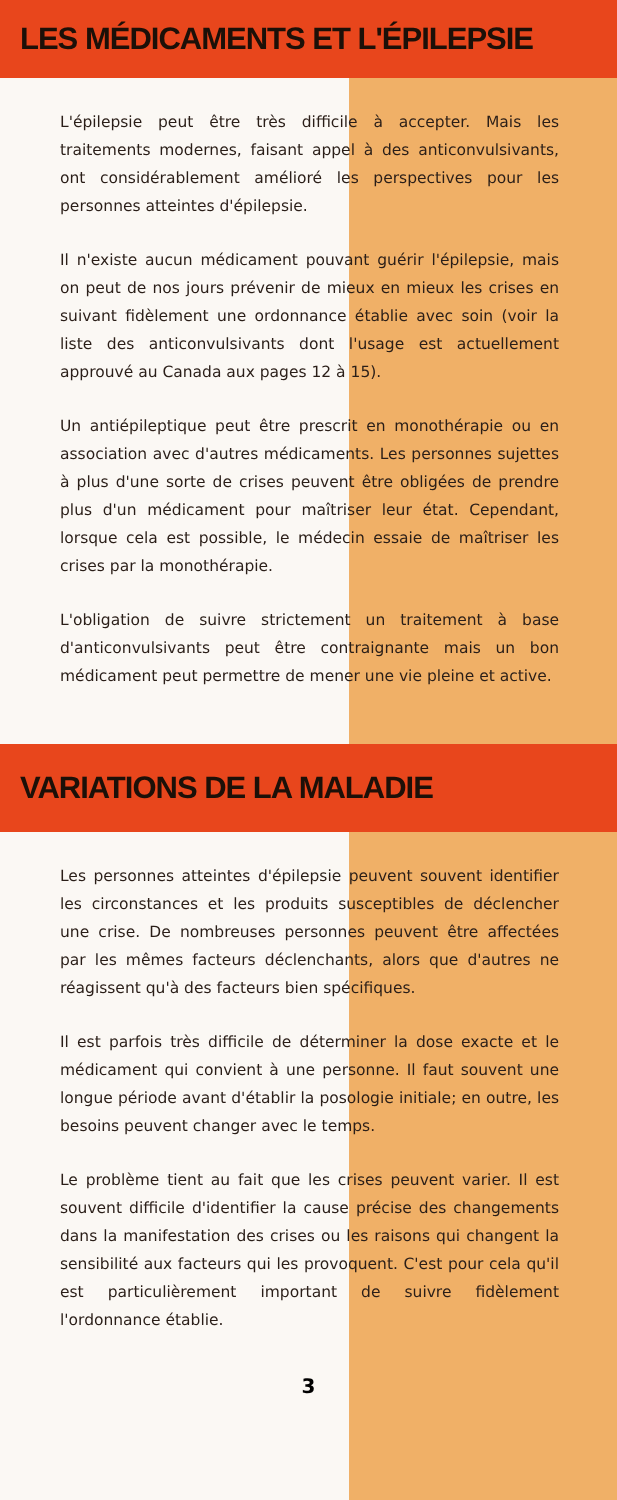LES MÉDICAMENTS ET L'ÉPILEPSIE
L'épilepsie peut être très difficile à accepter. Mais les traitements modernes, faisant appel à des anticonvulsivants, ont considérablement amélioré les perspectives pour les personnes atteintes d'épilepsie.
Il n'existe aucun médicament pouvant guérir l'épilepsie, mais on peut de nos jours prévenir de mieux en mieux les crises en suivant fidèlement une ordonnance établie avec soin (voir la liste des anticonvulsivants dont l'usage est actuellement approuvé au Canada aux pages 12 à 15).
Un antiépileptique peut être prescrit en monothérapie ou en association avec d'autres médicaments. Les personnes sujettes à plus d'une sorte de crises peuvent être obligées de prendre plus d'un médicament pour maîtriser leur état. Cependant, lorsque cela est possible, le médecin essaie de maîtriser les crises par la monothérapie.
L'obligation de suivre strictement un traitement à base d'anticonvulsivants peut être contraignante mais un bon médicament peut permettre de mener une vie pleine et active.
VARIATIONS DE LA MALADIE
Les personnes atteintes d'épilepsie peuvent souvent identifier les circonstances et les produits susceptibles de déclencher une crise. De nombreuses personnes peuvent être affectées par les mêmes facteurs déclenchants, alors que d'autres ne réagissent qu'à des facteurs bien spécifiques.
Il est parfois très difficile de déterminer la dose exacte et le médicament qui convient à une personne. Il faut souvent une longue période avant d'établir la posologie initiale; en outre, les besoins peuvent changer avec le temps.
Le problème tient au fait que les crises peuvent varier. Il est souvent difficile d'identifier la cause précise des changements dans la manifestation des crises ou les raisons qui changent la sensibilité aux facteurs qui les provoquent. C'est pour cela qu'il est particulièrement important de suivre fidèlement l'ordonnance établie.
3